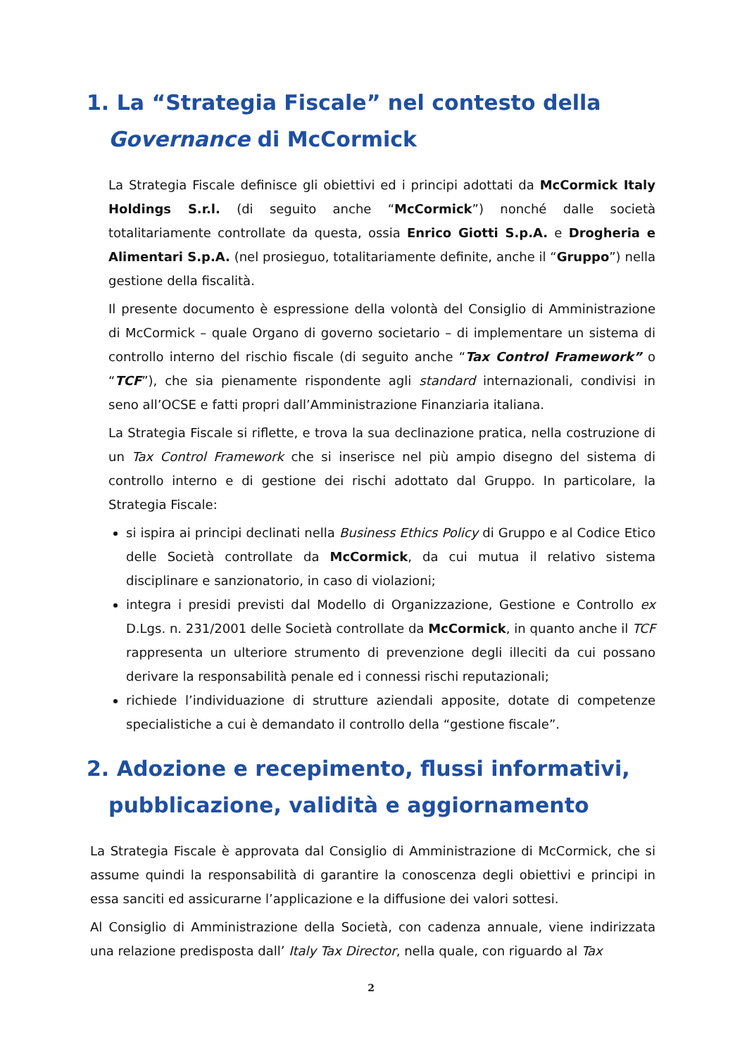1. La “Strategia Fiscale” nel contesto della
Governance di McCormick
La Strategia Fiscale definisce gli obiettivi ed i principi adottati da McCormick Italy Holdings S.r.l. (di seguito anche “McCormick”) nonché dalle società totalitariamente controllate da questa, ossia Enrico Giotti S.p.A. e Drogheria e Alimentari S.p.A. (nel prosieguo, totalitariamente definite, anche il “Gruppo”) nella gestione della fiscalità.
Il presente documento è espressione della volontà del Consiglio di Amministrazione di McCormick – quale Organo di governo societario – di implementare un sistema di controllo interno del rischio fiscale (di seguito anche “Tax Control Framework” o “TCF”), che sia pienamente rispondente agli standard internazionali, condivisi in seno all’OCSE e fatti propri dall’Amministrazione Finanziaria italiana.
La Strategia Fiscale si riflette, e trova la sua declinazione pratica, nella costruzione di un Tax Control Framework che si inserisce nel più ampio disegno del sistema di controllo interno e di gestione dei rischi adottato dal Gruppo. In particolare, la Strategia Fiscale:
si ispira ai principi declinati nella Business Ethics Policy di Gruppo e al Codice Etico delle Società controllate da McCormick, da cui mutua il relativo sistema disciplinare e sanzionatorio, in caso di violazioni;
integra i presidi previsti dal Modello di Organizzazione, Gestione e Controllo ex D.Lgs. n. 231/2001 delle Società controllate da McCormick, in quanto anche il TCF rappresenta un ulteriore strumento di prevenzione degli illeciti da cui possano derivare la responsabilità penale ed i connessi rischi reputazionali;
richiede l’individuazione di strutture aziendali apposite, dotate di competenze specialistiche a cui è demandato il controllo della “gestione fiscale”.
2. Adozione e recepimento, flussi informativi,
pubblicazione, validità e aggiornamento
La Strategia Fiscale è approvata dal Consiglio di Amministrazione di McCormick, che si assume quindi la responsabilità di garantire la conoscenza degli obiettivi e principi in essa sanciti ed assicurarne l’applicazione e la diffusione dei valori sottesi.
Al Consiglio di Amministrazione della Società, con cadenza annuale, viene indirizzata una relazione predisposta dall’ Italy Tax Director, nella quale, con riguardo al Tax
2